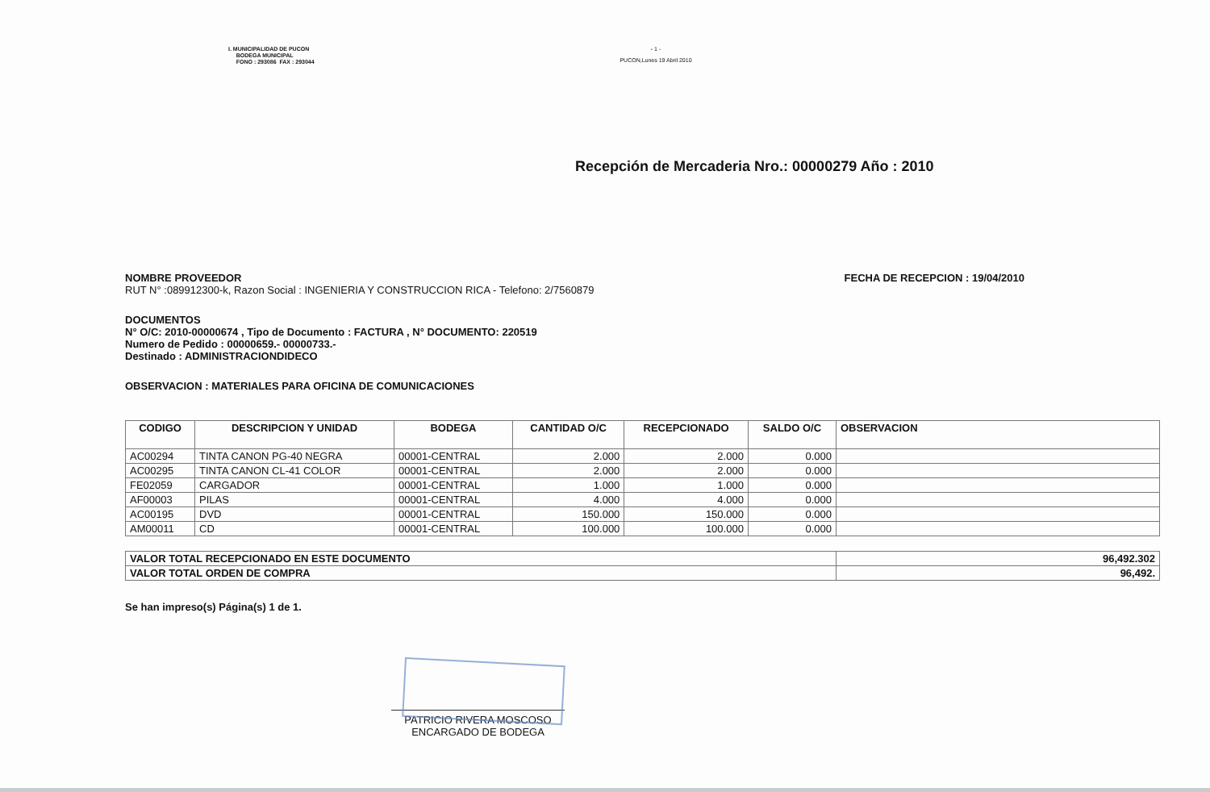I. MUNICIPALIDAD DE PUCON
BODEGA MUNICIPAL
FONO : 293086 FAX : 293044
- 1 -
PUCON,Lunes 19 Abril 2010
Recepción de Mercaderia Nro.: 00000279 Año : 2010
NOMBRE PROVEEDOR FECHA DE RECEPCION : 19/04/2010
RUT N° :089912300-k, Razon Social : INGENIERIA Y CONSTRUCCION RICA - Telefono: 2/7560879
DOCUMENTOS
N° O/C: 2010-00000674 , Tipo de Documento : FACTURA , N° DOCUMENTO: 220519
Numero de Pedido : 00000659.- 00000733.-
Destinado : ADMINISTRACIONDIDECO
OBSERVACION : MATERIALES PARA OFICINA DE COMUNICACIONES
| CODIGO | DESCRIPCION Y UNIDAD | BODEGA | CANTIDAD O/C | RECEPCIONADO | SALDO O/C | OBSERVACION |
| --- | --- | --- | --- | --- | --- | --- |
| AC00294 | TINTA CANON PG-40 NEGRA | 00001-CENTRAL | 2.000 | 2.000 | 0.000 | |
| AC00295 | TINTA CANON CL-41 COLOR | 00001-CENTRAL | 2.000 | 2.000 | 0.000 | |
| FE02059 | CARGADOR | 00001-CENTRAL | 1.000 | 1.000 | 0.000 | |
| AF00003 | PILAS | 00001-CENTRAL | 4.000 | 4.000 | 0.000 | |
| AC00195 | DVD | 00001-CENTRAL | 150.000 | 150.000 | 0.000 | |
| AM00011 | CD | 00001-CENTRAL | 100.000 | 100.000 | 0.000 | |
| VALOR TOTAL RECEPCIONADO EN ESTE DOCUMENTO | 96,492.302 |
| VALOR TOTAL ORDEN DE COMPRA | 96,492. |
Se han impreso(s) Página(s) 1 de 1.
PATRICIO RIVERA MOSCOSO
ENCARGADO DE BODEGA